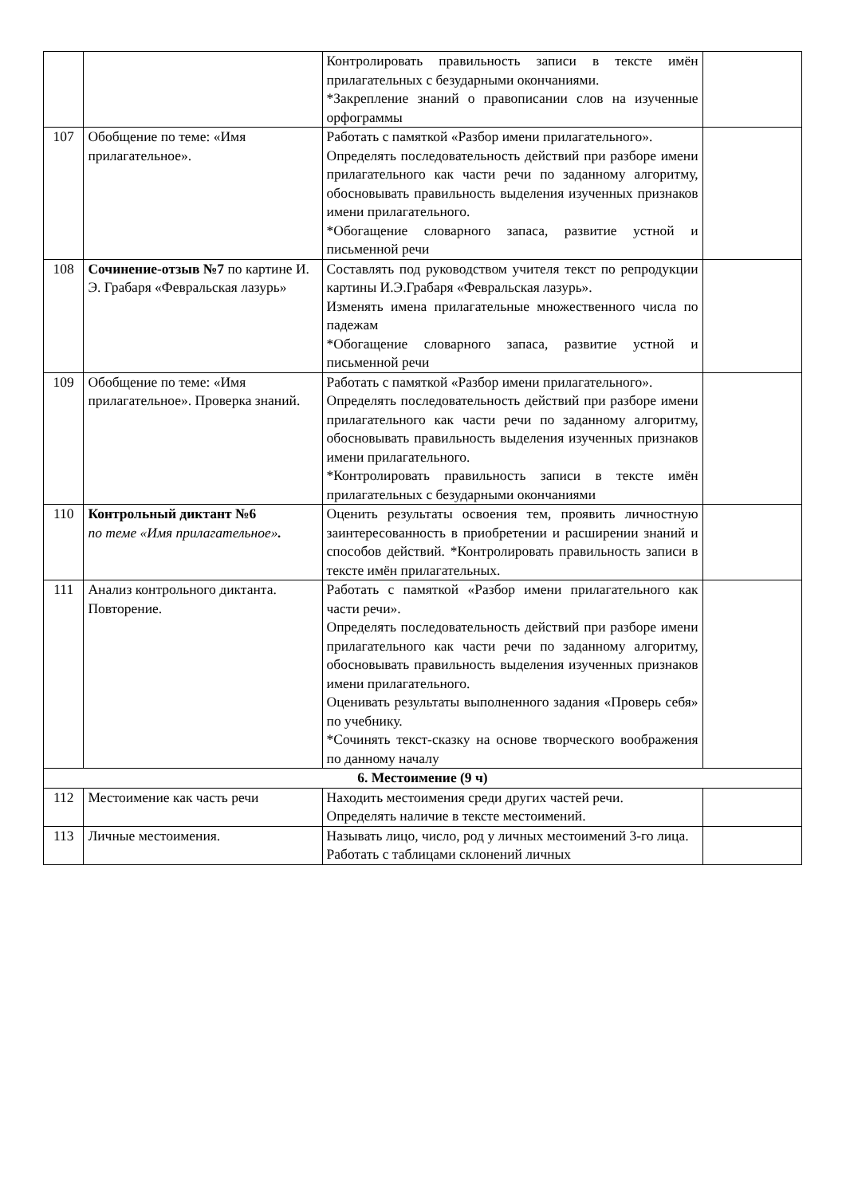| | | Контролировать правильность записи в тексте имён прилагательных с безударными окончаниями. *Закрепление знаний о правописании слов на изученные орфограммы | |
| 107 | Обобщение по теме: «Имя прилагательное». | Работать с памяткой «Разбор имени прилагательного». Определять последовательность действий при разборе имени прилагательного как части речи по заданному алгоритму, обосновывать правильность выделения изученных признаков имени прилагательного. *Обогащение словарного запаса, развитие устной и письменной речи | |
| 108 | Сочинение-отзыв №7 по картине И. Э. Грабаря «Февральская лазурь» | Составлять под руководством учителя текст по репродукции картины И.Э.Грабаря «Февральская лазурь». Изменять имена прилагательные множественного числа по падежам *Обогащение словарного запаса, развитие устной и письменной речи | |
| 109 | Обобщение по теме: «Имя прилагательное». Проверка знаний. | Работать с памяткой «Разбор имени прилагательного». Определять последовательность действий при разборе имени прилагательного как части речи по заданному алгоритму, обосновывать правильность выделения изученных признаков имени прилагательного. *Контролировать правильность записи в тексте имён прилагательных с безударными окончаниями | |
| 110 | Контрольный диктант №6 по теме «Имя прилагательное» . | Оценить результаты освоения тем, проявить личностную заинтересованность в приобретении и расширении знаний и способов действий. *Контролировать правильность записи в тексте имён прилагательных. | |
| 111 | Анализ контрольного диктанта. Повторение. | Работать с памяткой «Разбор имени прилагательного как части речи». Определять последовательность действий при разборе имени прилагательного как части речи по заданному алгоритму, обосновывать правильность выделения изученных признаков имени прилагательного. Оценивать результаты выполненного задания «Проверь себя» по учебнику. *Сочинять текст-сказку на основе творческого воображения по данному началу | |
| 6. Местоимение (9 ч) | | | |
| 112 | Местоимение как часть речи | Находить местоимения среди других частей речи. Определять наличие в тексте местоимений. | |
| 113 | Личные местоимения. | Называть лицо, число, род у личных местоимений 3-го лица. Работать с таблицами склонений личных | |